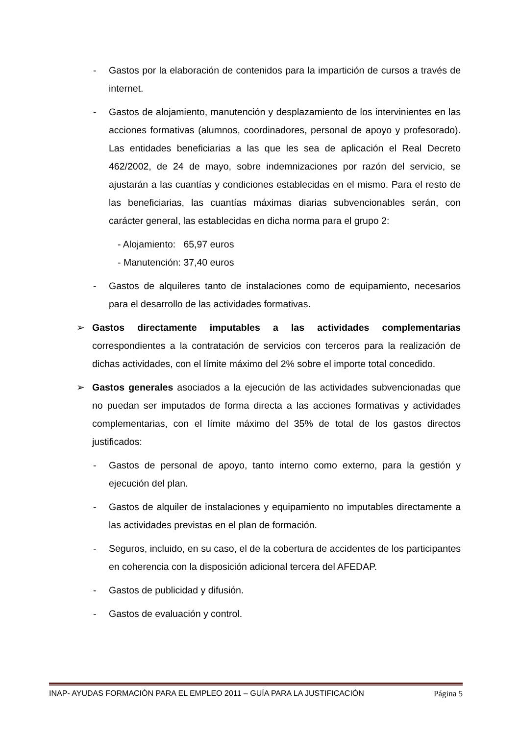- Gastos por la elaboración de contenidos para la impartición de cursos a través de internet.
- Gastos de alojamiento, manutención y desplazamiento de los intervinientes en las acciones formativas (alumnos, coordinadores, personal de apoyo y profesorado). Las entidades beneficiarias a las que les sea de aplicación el Real Decreto 462/2002, de 24 de mayo, sobre indemnizaciones por razón del servicio, se ajustarán a las cuantías y condiciones establecidas en el mismo. Para el resto de las beneficiarias, las cuantías máximas diarias subvencionables serán, con carácter general, las establecidas en dicha norma para el grupo 2:
- Alojamiento: 65,97 euros
- Manutención: 37,40 euros
- Gastos de alquileres tanto de instalaciones como de equipamiento, necesarios para el desarrollo de las actividades formativas.
➢ Gastos directamente imputables a las actividades complementarias correspondientes a la contratación de servicios con terceros para la realización de dichas actividades, con el límite máximo del 2% sobre el importe total concedido.
➢ Gastos generales asociados a la ejecución de las actividades subvencionadas que no puedan ser imputados de forma directa a las acciones formativas y actividades complementarias, con el límite máximo del 35% de total de los gastos directos justificados:
- Gastos de personal de apoyo, tanto interno como externo, para la gestión y ejecución del plan.
- Gastos de alquiler de instalaciones y equipamiento no imputables directamente a las actividades previstas en el plan de formación.
- Seguros, incluido, en su caso, el de la cobertura de accidentes de los participantes en coherencia con la disposición adicional tercera del AFEDAP.
- Gastos de publicidad y difusión.
- Gastos de evaluación y control.
INAP- AYUDAS FORMACIÓN PARA EL EMPLEO 2011 – GUÍA PARA LA JUSTIFICACIÓN Página 5